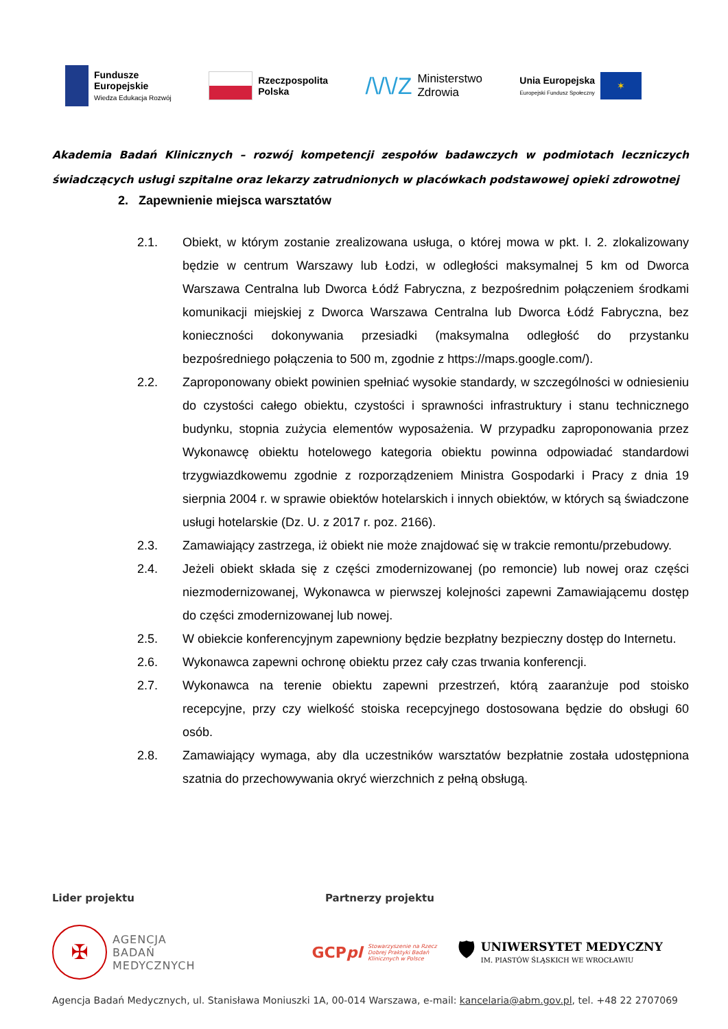Fundusze
Europejskie
Wiedza Edukacja Rozwój
Rzeczpospolita
Polska
/\/\/Z Ministerstwo
Zdrowia
Unia Europejska
Europejski Fundusz Społeczny
✶
Akademia Badań Klinicznych – rozwój kompetencji zespołów badawczych w podmiotach leczniczych świadczących usługi szpitalne oraz lekarzy zatrudnionych w placówkach podstawowej opieki zdrowotnej
2. Zapewnienie miejsca warsztatów
2.1. Obiekt, w którym zostanie zrealizowana usługa, o której mowa w pkt. I. 2. zlokalizowany będzie w centrum Warszawy lub Łodzi, w odległości maksymalnej 5 km od Dworca Warszawa Centralna lub Dworca Łódź Fabryczna, z bezpośrednim połączeniem środkami komunikacji miejskiej z Dworca Warszawa Centralna lub Dworca Łódź Fabryczna, bez konieczności dokonywania przesiadki (maksymalna odległość do przystanku bezpośredniego połączenia to 500 m, zgodnie z https://maps.google.com/).
2.2. Zaproponowany obiekt powinien spełniać wysokie standardy, w szczególności w odniesieniu do czystości całego obiektu, czystości i sprawności infrastruktury i stanu technicznego budynku, stopnia zużycia elementów wyposażenia. W przypadku zaproponowania przez Wykonawcę obiektu hotelowego kategoria obiektu powinna odpowiadać standardowi trzygwiazdkowemu zgodnie z rozporządzeniem Ministra Gospodarki i Pracy z dnia 19 sierpnia 2004 r. w sprawie obiektów hotelarskich i innych obiektów, w których są świadczone usługi hotelarskie (Dz. U. z 2017 r. poz. 2166).
2.3. Zamawiający zastrzega, iż obiekt nie może znajdować się w trakcie remontu/przebudowy.
2.4. Jeżeli obiekt składa się z części zmodernizowanej (po remoncie) lub nowej oraz części niezmodernizowanej, Wykonawca w pierwszej kolejności zapewni Zamawiającemu dostęp do części zmodernizowanej lub nowej.
2.5. W obiekcie konferencyjnym zapewniony będzie bezpłatny bezpieczny dostęp do Internetu.
2.6. Wykonawca zapewni ochronę obiektu przez cały czas trwania konferencji.
2.7. Wykonawca na terenie obiektu zapewni przestrzeń, którą zaaranżuje pod stoisko recepcyjne, przy czy wielkość stoiska recepcyjnego dostosowana będzie do obsługi 60 osób.
2.8. Zamawiający wymaga, aby dla uczestników warsztatów bezpłatnie została udostępniona szatnia do przechowywania okryć wierzchnich z pełną obsługą.
Lider projektu Partnerzy projektu
✠
AGENCJA
BADAŃ
MEDYCZNYCH
GCPpl Stowarzyszenie na Rzecz
Dobrej Praktyki Badań
Klinicznych w Polsce
🛡
UNIWERSYTET MEDYCZNY
IM. PIASTÓW ŚLĄSKICH WE WROCŁAWIU
Agencja Badań Medycznych, ul. Stanisława Moniuszki 1A, 00-014 Warszawa, e-mail: kancelaria@abm.gov.pl, tel. +48 22 2707069